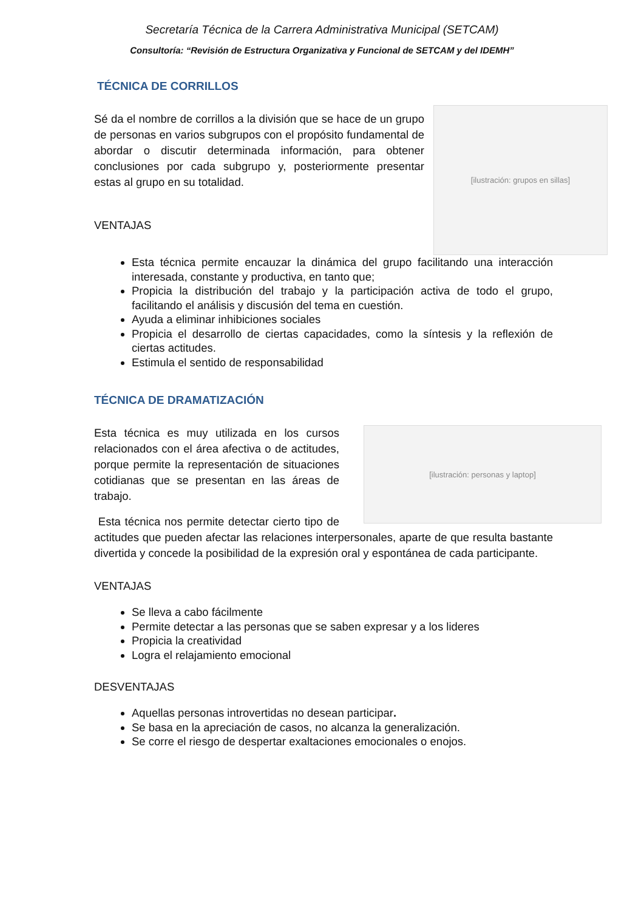Secretaría Técnica de la Carrera Administrativa Municipal (SETCAM)
Consultoría: “Revisión de Estructura Organizativa y Funcional de SETCAM y del IDEMH”
TÉCNICA DE CORRILLOS
[ilustración: grupos en sillas]
Sé da el nombre de corrillos a la división que se hace de un grupo de personas en varios subgrupos con el propósito fundamental de abordar o discutir determinada información, para obtener conclusiones por cada subgrupo y, posteriormente presentar estas al grupo en su totalidad.
VENTAJAS
Esta técnica permite encauzar la dinámica del grupo facilitando una interacción interesada, constante y productiva, en tanto que;
Propicia la distribución del trabajo y la participación activa de todo el grupo, facilitando el análisis y discusión del tema en cuestión.
Ayuda a eliminar inhibiciones sociales
Propicia el desarrollo de ciertas capacidades, como la síntesis y la reflexión de ciertas actitudes.
Estimula el sentido de responsabilidad
TÉCNICA DE DRAMATIZACIÓN
[ilustración: personas y laptop]
Esta técnica es muy utilizada en los cursos relacionados con el área afectiva o de actitudes, porque permite la representación de situaciones cotidianas que se presentan en las áreas de trabajo.
Esta técnica nos permite detectar cierto tipo de actitudes que pueden afectar las relaciones interpersonales, aparte de que resulta bastante divertida y concede la posibilidad de la expresión oral y espontánea de cada participante.
VENTAJAS
Se lleva a cabo fácilmente
Permite detectar a las personas que se saben expresar y a los lideres
Propicia la creatividad
Logra el relajamiento emocional
DESVENTAJAS
Aquellas personas introvertidas no desean participar.
Se basa en la apreciación de casos, no alcanza la generalización.
Se corre el riesgo de despertar exaltaciones emocionales o enojos.